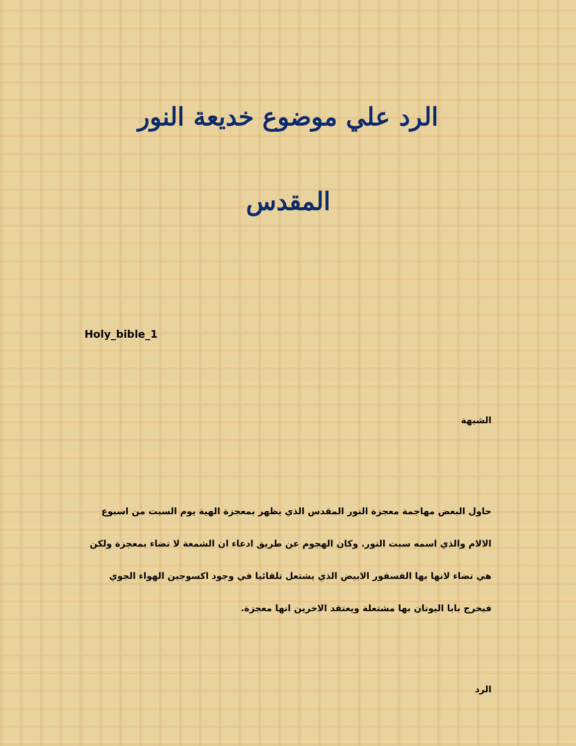الرد علي موضوع خديعة النور
المقدس
Holy_bible_1
الشبهة
حاول البعض مهاجمة معجزة النور المقدس الذي يظهر بمعجزة الهية يوم السبت من اسبوع الالام والذي اسمه سبت النور. وكان الهجوم عن طريق ادعاء ان الشمعة لا تضاء بمعجزة ولكن هي تضاء لانها بها الفسفور الابيض الذي يشتعل تلقائيا في وجود اكسوجين الهواء الجوي فيخرج بابا اليونان بها مشتعلة ويعتقد الاخرين انها معجزة.
الرد